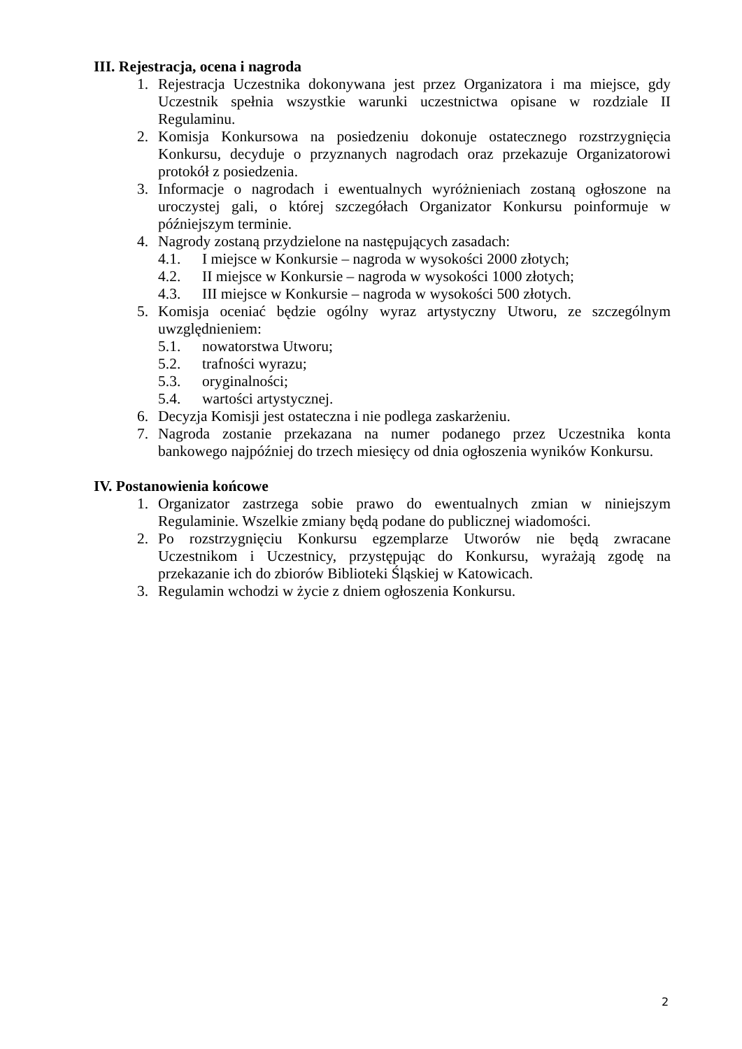III. Rejestracja, ocena i nagroda
1. Rejestracja Uczestnika dokonywana jest przez Organizatora i ma miejsce, gdy Uczestnik spełnia wszystkie warunki uczestnictwa opisane w rozdziale II Regulaminu.
2. Komisja Konkursowa na posiedzeniu dokonuje ostatecznego rozstrzygnięcia Konkursu, decyduje o przyznanych nagrodach oraz przekazuje Organizatorowi protokół z posiedzenia.
3. Informacje o nagrodach i ewentualnych wyróżnieniach zostaną ogłoszone na uroczystej gali, o której szczegółach Organizator Konkursu poinformuje w późniejszym terminie.
4. Nagrody zostaną przydzielone na następujących zasadach:
4.1. I miejsce w Konkursie – nagroda w wysokości 2000 złotych;
4.2. II miejsce w Konkursie – nagroda w wysokości 1000 złotych;
4.3. III miejsce w Konkursie – nagroda w wysokości 500 złotych.
5. Komisja oceniać będzie ogólny wyraz artystyczny Utworu, ze szczególnym uwzględnieniem:
5.1. nowatorstwa Utworu;
5.2. trafności wyrazu;
5.3. oryginalności;
5.4. wartości artystycznej.
6. Decyzja Komisji jest ostateczna i nie podlega zaskarżeniu.
7. Nagroda zostanie przekazana na numer podanego przez Uczestnika konta bankowego najpóźniej do trzech miesięcy od dnia ogłoszenia wyników Konkursu.
IV. Postanowienia końcowe
1. Organizator zastrzega sobie prawo do ewentualnych zmian w niniejszym Regulaminie. Wszelkie zmiany będą podane do publicznej wiadomości.
2. Po rozstrzygnięciu Konkursu egzemplarze Utworów nie będą zwracane Uczestnikom i Uczestnicy, przystępując do Konkursu, wyrażają zgodę na przekazanie ich do zbiorów Biblioteki Śląskiej w Katowicach.
3. Regulamin wchodzi w życie z dniem ogłoszenia Konkursu.
2